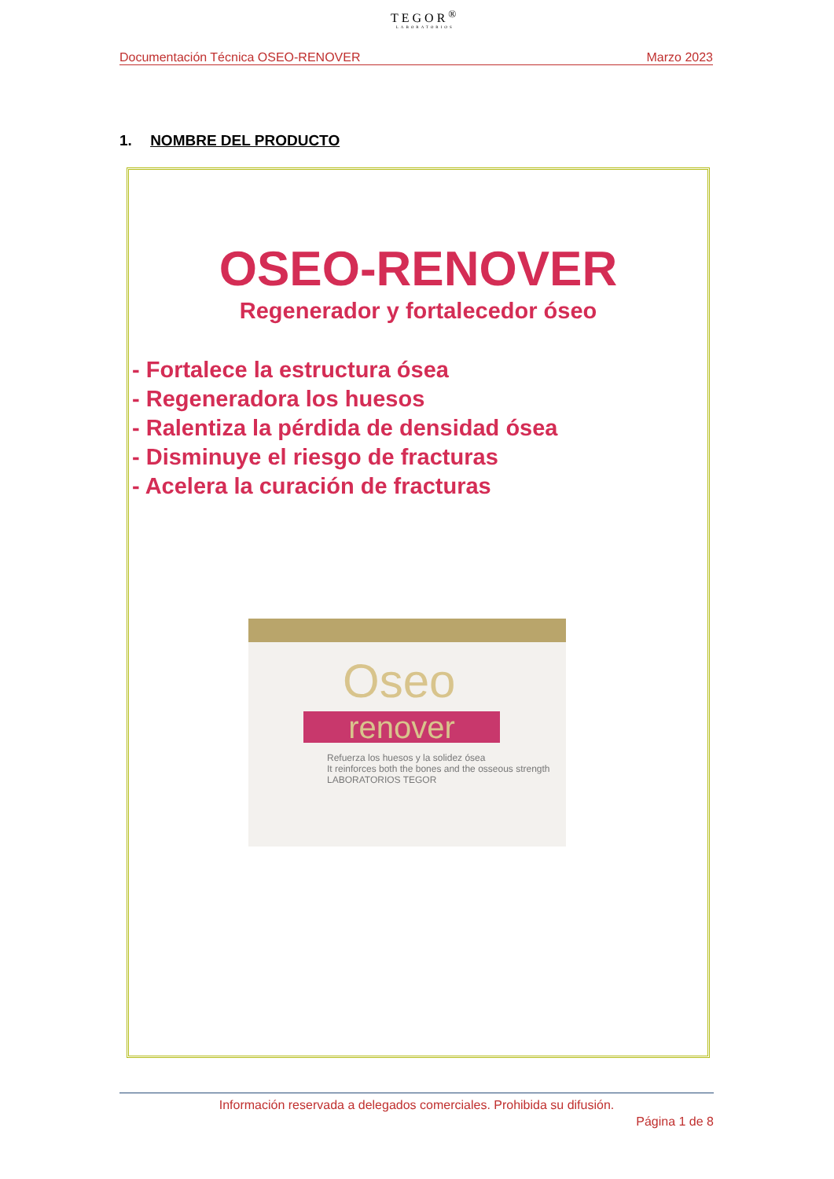TEGOR<sup>®</sup>
LABORATORIOS
Documentación Técnica OSEO-RENOVER Marzo 2023
1. NOMBRE DEL PRODUCTO
OSEO-RENOVER
Regenerador y fortalecedor óseo
- Fortalece la estructura ósea
- Regeneradora los huesos
- Ralentiza la pérdida de densidad ósea
- Disminuye el riesgo de fracturas
- Acelera la curación de fracturas
Oseo
renover
Refuerza los huesos y la solidez ósea
It reinforces both the bones and the osseous strength
LABORATORIOS TEGOR
Información reservada a delegados comerciales. Prohibida su difusión.
Página 1 de 8